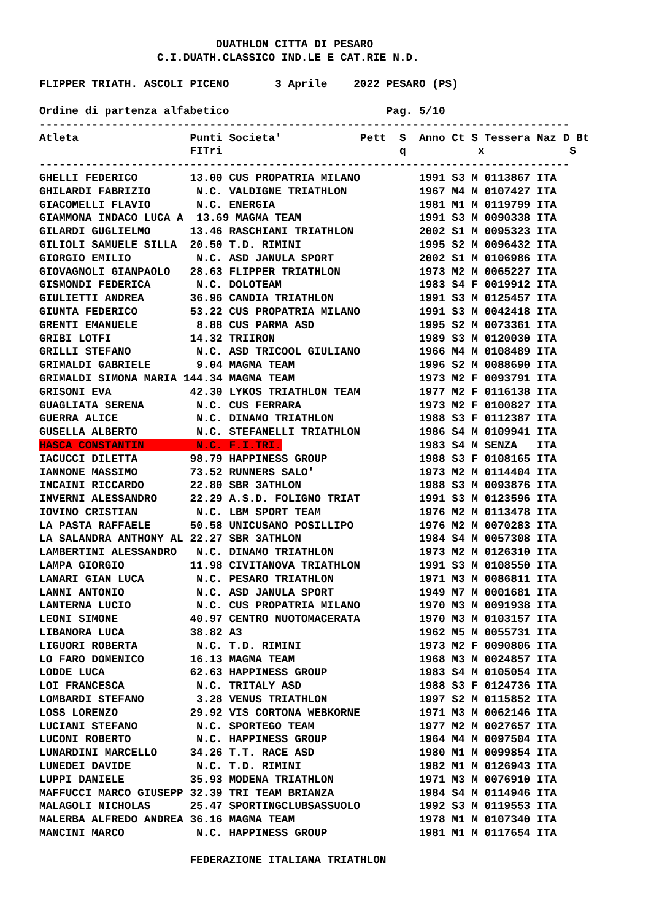DUATHLON CITTA DI PESARO
                  C.I.DUATH.CLASSICO IND.LE E CAT.RIE N.D.

FLIPPER TRIATH. ASCOLI PICENO       3 Aprile    2022 PESARO (PS)

Ordine di partenza alfabetico                        Pag. 5/10
---------------------------------------------------------------------------------
Atleta                 Punti Societa'            Pett  S  Anno Ct S Tessera Naz D Bt
                       FITri                           q           x             S
---------------------------------------------------------------------------------
GHELLI FEDERICO        13.00 CUS PROPATRIA MILANO         1991 S3 M 0113867 ITA
GHILARDI FABRIZIO       N.C. VALDIGNE TRIATHLON           1967 M4 M 0107427 ITA
GIACOMELLI FLAVIO       N.C. ENERGIA                      1981 M1 M 0119799 ITA
GIAMMONA INDACO LUCA A  13.69 MAGMA TEAM                  1991 S3 M 0090338 ITA
GILARDI GUGLIELMO      13.46 RASCHIANI TRIATHLON          2002 S1 M 0095323 ITA
GILIOLI SAMUELE SILLA  20.50 T.D. RIMINI                  1995 S2 M 0096432 ITA
GIORGIO EMILIO          N.C. ASD JANULA SPORT             2002 S1 M 0106986 ITA
GIOVAGNOLI GIANPAOLO   28.63 FLIPPER TRIATHLON            1973 M2 M 0065227 ITA
GISMONDI FEDERICA       N.C. DOLOTEAM                     1983 S4 F 0019912 ITA
GIULIETTI ANDREA       36.96 CANDIA TRIATHLON             1991 S3 M 0125457 ITA
GIUNTA FEDERICO        53.22 CUS PROPATRIA MILANO         1991 S3 M 0042418 ITA
GRENTI EMANUELE         8.88 CUS PARMA ASD                1995 S2 M 0073361 ITA
GRIBI LOTFI            14.32 TRIIRON                      1989 S3 M 0120030 ITA
GRILLI STEFANO          N.C. ASD TRICOOL GIULIANO         1966 M4 M 0108489 ITA
GRIMALDI GABRIELE       9.04 MAGMA TEAM                   1996 S2 M 0088690 ITA
GRIMALDI SIMONA MARIA 144.34 MAGMA TEAM                   1973 M2 F 0093791 ITA
GRISONI EVA            42.30 LYKOS TRIATHLON TEAM         1977 M2 F 0116138 ITA
GUAGLIATA SERENA        N.C. CUS FERRARA                  1973 M2 F 0100827 ITA
GUERRA ALICE            N.C. DINAMO TRIATHLON             1988 S3 F 0112387 ITA
GUSELLA ALBERTO         N.C. STEFANELLI TRIATHLON         1986 S4 M 0109941 ITA
HASCA CONSTANTIN        N.C. F.I.TRI.                     1983 S4 M SENZA   ITA
IACUCCI DILETTA        98.79 HAPPINESS GROUP              1988 S3 F 0108165 ITA
IANNONE MASSIMO        73.52 RUNNERS SALO'                1973 M2 M 0114404 ITA
INCAINI RICCARDO       22.80 SBR 3ATHLON                  1988 S3 M 0093876 ITA
INVERNI ALESSANDRO     22.29 A.S.D. FOLIGNO TRIAT         1991 S3 M 0123596 ITA
IOVINO CRISTIAN         N.C. LBM SPORT TEAM               1976 M2 M 0113478 ITA
LA PASTA RAFFAELE      50.58 UNICUSANO POSILLIPO          1976 M2 M 0070283 ITA
LA SALANDRA ANTHONY AL 22.27 SBR 3ATHLON                  1984 S4 M 0057308 ITA
LAMBERTINI ALESSANDRO   N.C. DINAMO TRIATHLON             1973 M2 M 0126310 ITA
LAMPA GIORGIO          11.98 CIVITANOVA TRIATHLON         1991 S3 M 0108550 ITA
LANARI GIAN LUCA        N.C. PESARO TRIATHLON             1971 M3 M 0086811 ITA
LANNI ANTONIO           N.C. ASD JANULA SPORT             1949 M7 M 0001681 ITA
LANTERNA LUCIO          N.C. CUS PROPATRIA MILANO         1970 M3 M 0091938 ITA
LEONI SIMONE           40.97 CENTRO NUOTOMACERATA         1970 M3 M 0103157 ITA
LIBANORA LUCA          38.82 A3                           1962 M5 M 0055731 ITA
LIGUORI ROBERTA         N.C. T.D. RIMINI                  1973 M2 F 0090806 ITA
LO FARO DOMENICO       16.13 MAGMA TEAM                   1968 M3 M 0024857 ITA
LODDE LUCA             62.63 HAPPINESS GROUP              1983 S4 M 0105054 ITA
LOI FRANCESCA           N.C. TRITALY ASD                  1988 S3 F 0124736 ITA
LOMBARDI STEFANO        3.28 VENUS TRIATHLON              1997 S2 M 0115852 ITA
LOSS LORENZO           29.92 VIS CORTONA WEBKORNE         1971 M3 M 0062146 ITA
LUCIANI STEFANO         N.C. SPORTEGO TEAM                1977 M2 M 0027657 ITA
LUCONI ROBERTO          N.C. HAPPINESS GROUP              1964 M4 M 0097504 ITA
LUNARDINI MARCELLO     34.26 T.T. RACE ASD                1980 M1 M 0099854 ITA
LUNEDEI DAVIDE          N.C. T.D. RIMINI                  1982 M1 M 0126943 ITA
LUPPI DANIELE          35.93 MODENA TRIATHLON             1971 M3 M 0076910 ITA
MAFFUCCI MARCO GIUSEPP 32.39 TRI TEAM BRIANZA             1984 S4 M 0114946 ITA
MALAGOLI NICHOLAS      25.47 SPORTINGCLUBSASSUOLO         1992 S3 M 0119553 ITA
MALERBA ALFREDO ANDREA 36.16 MAGMA TEAM                   1978 M1 M 0107340 ITA
MANCINI MARCO           N.C. HAPPINESS GROUP              1981 M1 M 0117654 ITA

                       FEDERAZIONE ITALIANA TRIATHLON